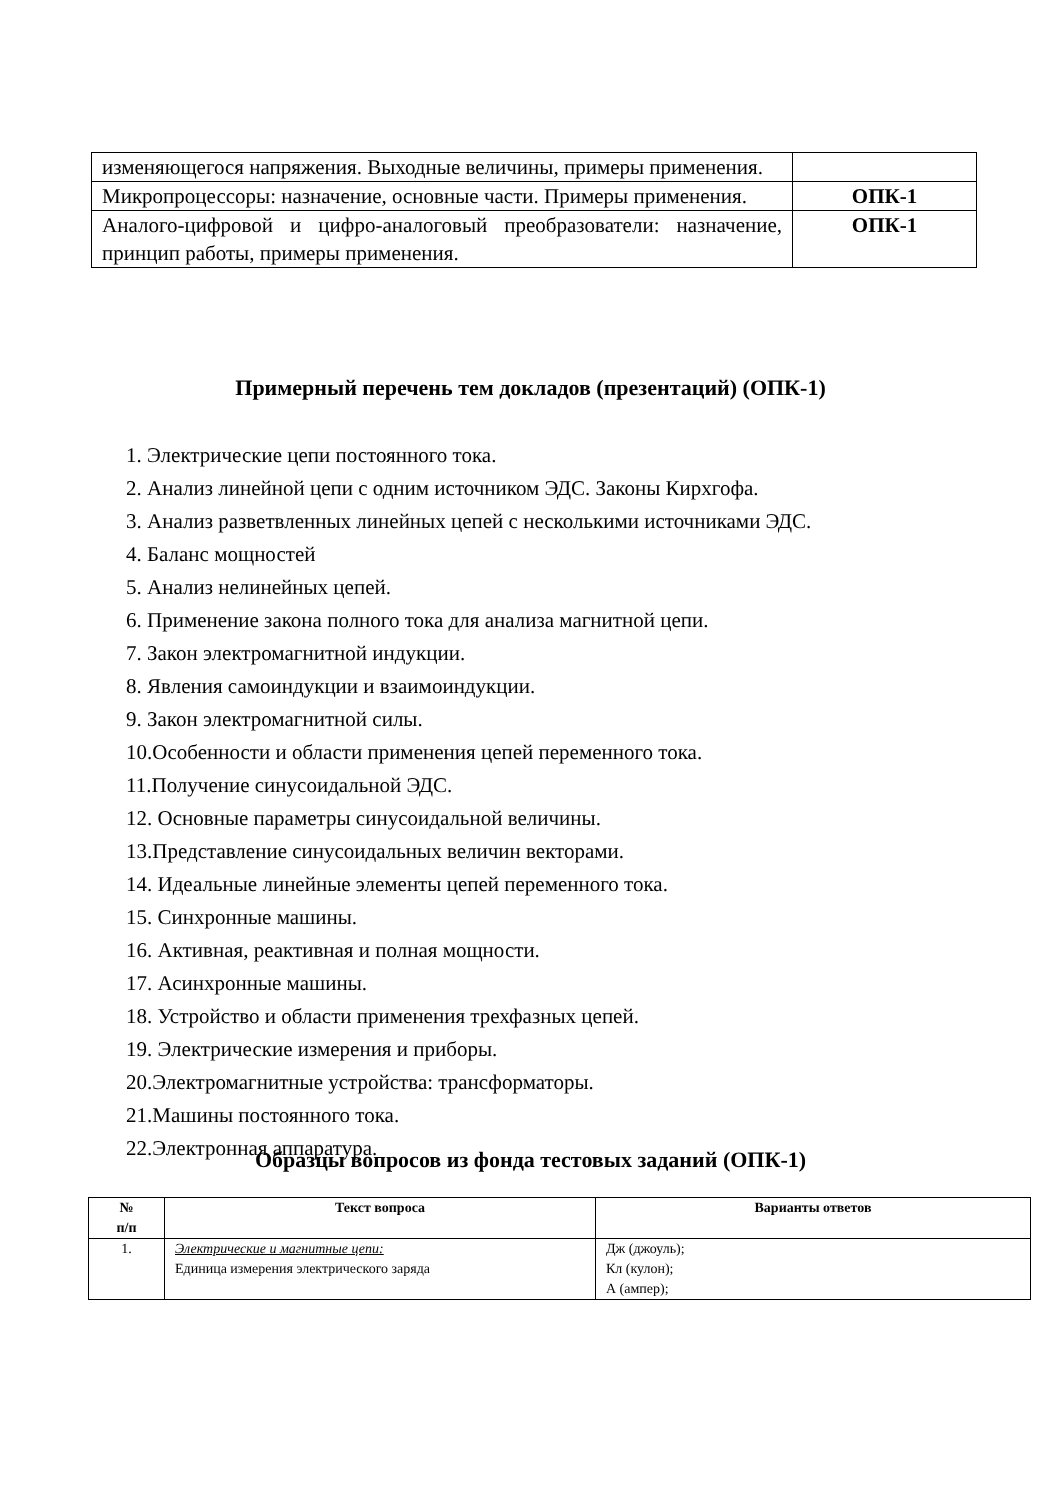| изменяющегося напряжения. Выходные величины, примеры применения. | |
| Микропроцессоры: назначение, основные части. Примеры применения. | ОПК-1 |
| Аналого-цифровой и цифро-аналоговый преобразователи: назначение, принцип работы, примеры применения. | ОПК-1 |
Примерный перечень тем докладов (презентаций) (ОПК-1)
1. Электрические цепи постоянного тока.
2. Анализ линейной цепи с одним источником ЭДС. Законы Кирхгофа.
3. Анализ разветвленных линейных цепей с несколькими источниками ЭДС.
4. Баланс мощностей
5. Анализ нелинейных цепей.
6. Применение закона полного тока для анализа магнитной цепи.
7. Закон электромагнитной индукции.
8. Явления самоиндукции и взаимоиндукции.
9. Закон электромагнитной силы.
10.Особенности и области применения цепей переменного тока.
11.Получение синусоидальной ЭДС.
12. Основные параметры синусоидальной величины.
13.Представление синусоидальных величин векторами.
14. Идеальные линейные элементы цепей переменного тока.
15. Синхронные машины.
16. Активная, реактивная и полная мощности.
17. Асинхронные машины.
18. Устройство и области применения трехфазных цепей.
19. Электрические измерения и приборы.
20.Электромагнитные устройства: трансформаторы.
21.Машины постоянного тока.
22.Электронная аппаратура.
Образцы вопросов из фонда тестовых заданий (ОПК-1)
| № п/п | Текст вопроса | Варианты ответов |
| --- | --- | --- |
| 1. | Электрические и магнитные цепи: Единица измерения электрического заряда | Дж (джоуль); Кл (кулон); А (ампер); |